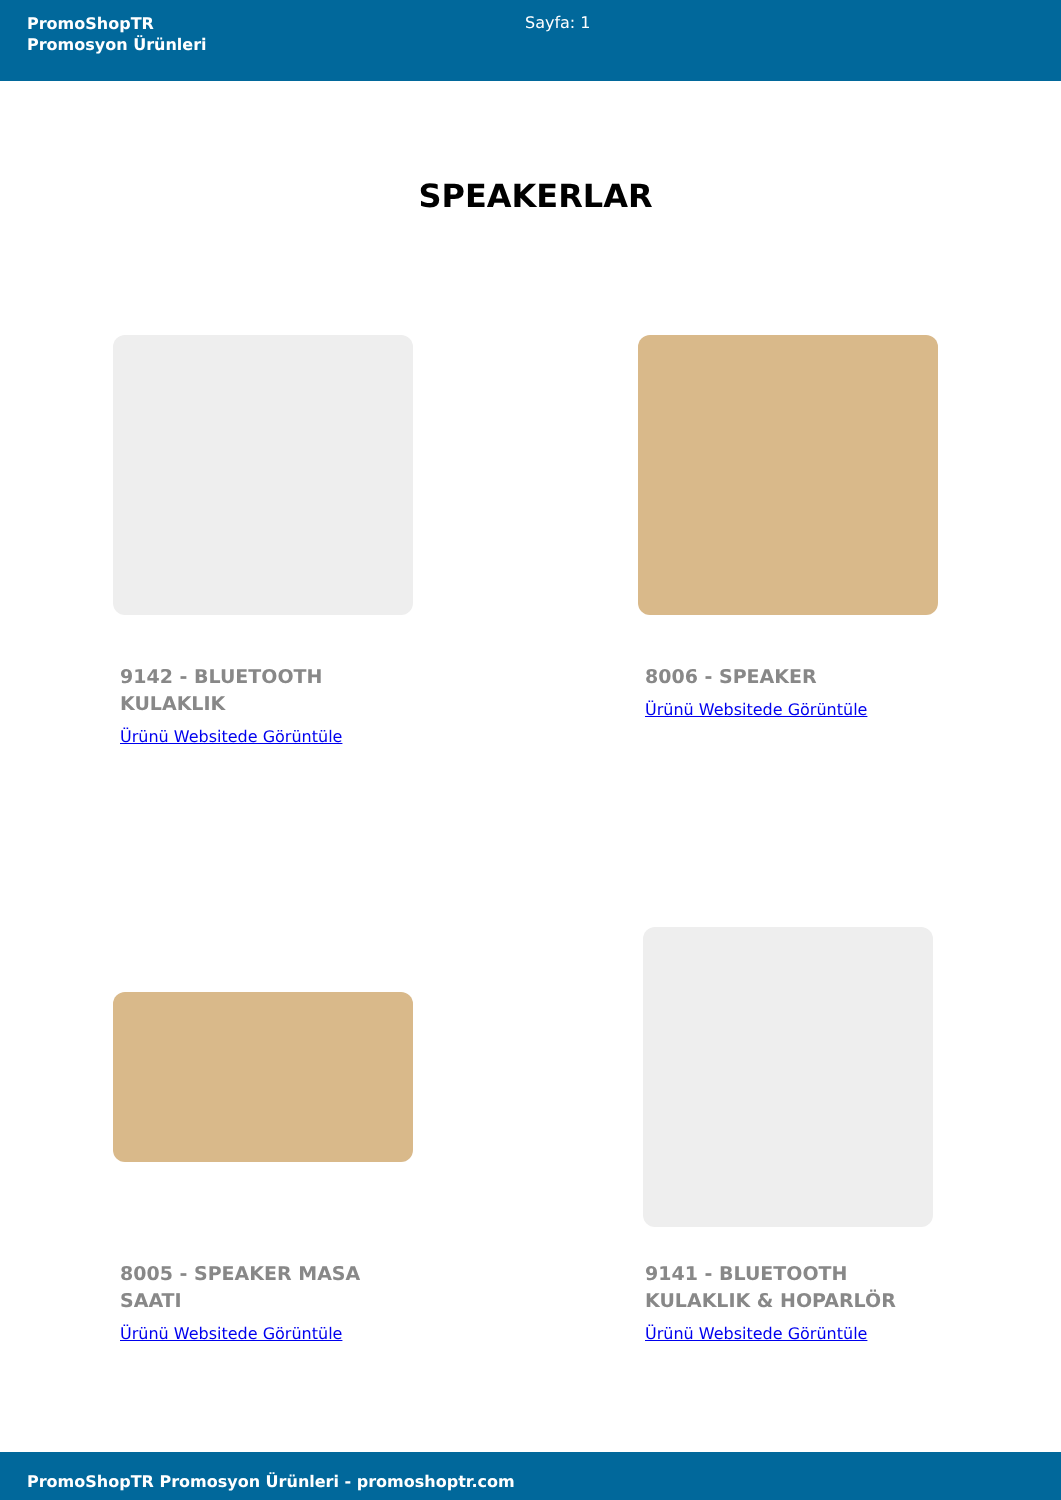PromoShopTR
Promosyon Ürünleri
Sayfa: 1
SPEAKERLAR
9142 - BLUETOOTH KULAKLIK
Ürünü Websitede Görüntüle
8006 - SPEAKER
Ürünü Websitede Görüntüle
8005 - SPEAKER MASA SAATI
Ürünü Websitede Görüntüle
9141 - BLUETOOTH KULAKLIK & HOPARLÖR
Ürünü Websitede Görüntüle
PromoShopTR Promosyon Ürünleri - promoshoptr.com